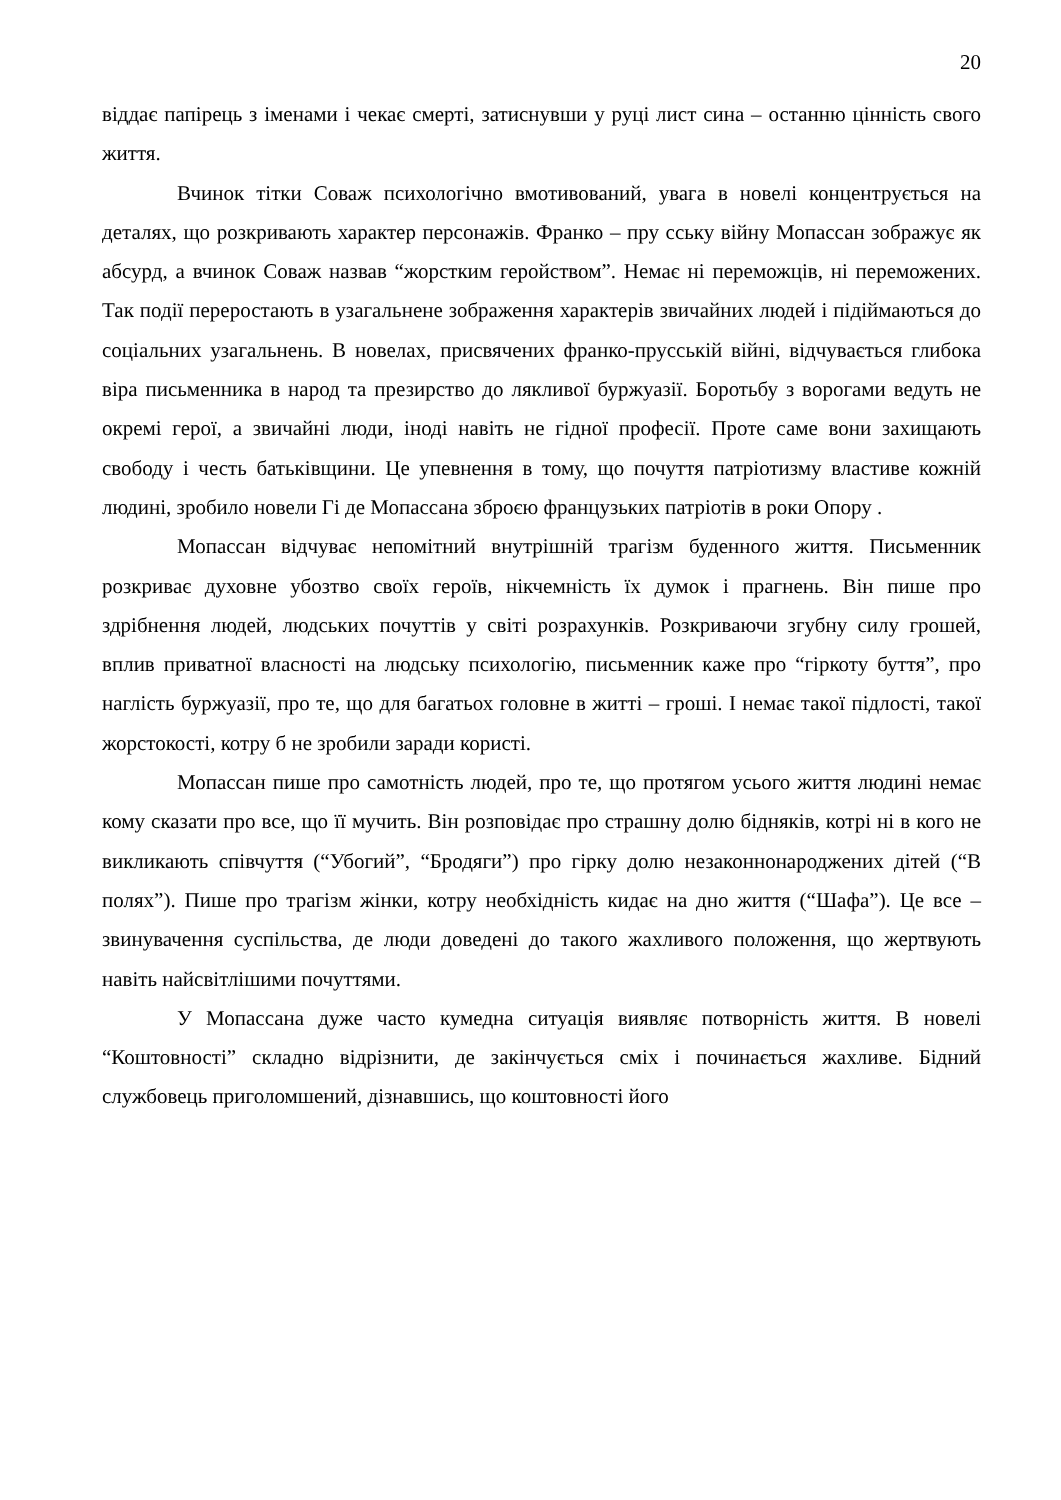20
віддає папірець з іменами і чекає смерті, затиснувши у руці лист сина – останню цінність свого життя.
Вчинок тітки Соваж психологічно вмотивований, увага в новелі концентрується на деталях, що розкривають характер персонажів. Франко – пру сську війну Мопассан зображує як абсурд, а вчинок Соваж назвав “жорстким геройством”. Немає ні переможців, ні переможених. Так події переростають в узагальнене зображення характерів звичайних людей і підіймаються до соціальних узагальнень. В новелах, присвячених франко-прусській війні, відчувається глибока віра письменника в народ та презирство до лякливої буржуазії. Боротьбу з ворогами ведуть не окремі герої, а звичайні люди, іноді навіть не гідної професії. Проте саме вони захищають свободу і честь батьківщини. Це упевнення в тому, що почуття патріотизму властиве кожній людині, зробило новели Гі де Мопассана зброєю французьких патріотів в роки Опору .
Мопассан відчуває непомітний внутрішній трагізм буденного життя. Письменник розкриває духовне убозтво своїх героїв, нікчемність їх думок і прагнень. Він пише про здрібнення людей, людських почуттів у світі розрахунків. Розкриваючи згубну силу грошей, вплив приватної власності на людську психологію, письменник каже про “гіркоту буття”, про наглість буржуазії, про те, що для багатьох головне в житті – гроші. І немає такої підлості, такої жорстокості, котру б не зробили заради користі.
Мопассан пише про самотність людей, про те, що протягом усього життя людині немає кому сказати про все, що її мучить. Він розповідає про страшну долю бідняків, котрі ні в кого не викликають співчуття (“Убогий”, “Бродяги”) про гірку долю незаконнонароджених дітей (“В полях”). Пише про трагізм жінки, котру необхідність кидає на дно життя (“Шафа”). Це все – звинувачення суспільства, де люди доведені до такого жахливого положення, що жертвують навіть найсвітлішими почуттями.
У Мопассана дуже часто кумедна ситуація виявляє потворність життя. В новелі “Коштовності” складно відрізнити, де закінчується сміх і починається жахливе. Бідний службовець приголомшений, дізнавшись, що коштовності його